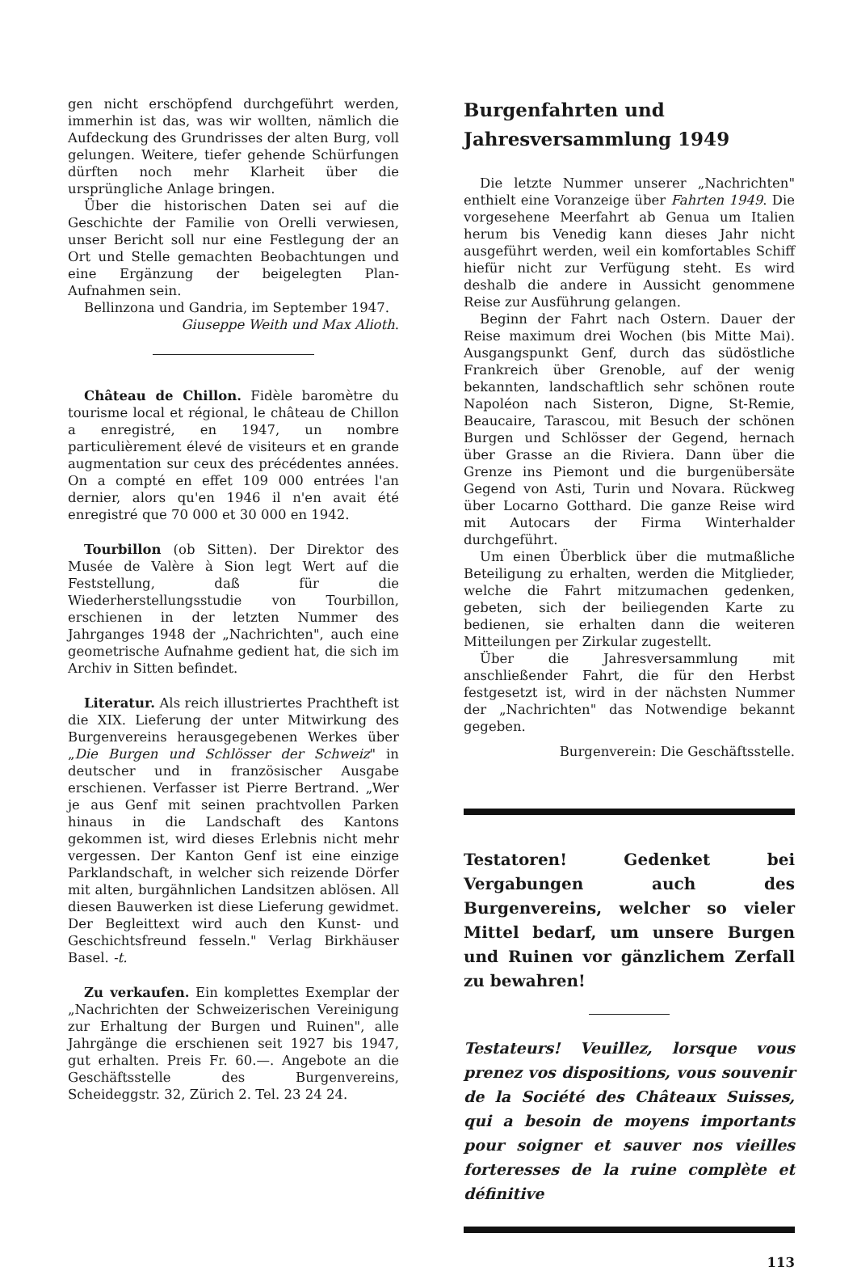gen nicht erschöpfend durchgeführt werden, immerhin ist das, was wir wollten, nämlich die Aufdeckung des Grundrisses der alten Burg, voll gelungen. Weitere, tiefer gehende Schürfungen dürften noch mehr Klarheit über die ursprüngliche Anlage bringen.
Über die historischen Daten sei auf die Geschichte der Familie von Orelli verwiesen, unser Bericht soll nur eine Festlegung der an Ort und Stelle gemachten Beobachtungen und eine Ergänzung der beigelegten Plan-Aufnahmen sein.
Bellinzona und Gandria, im September 1947.
Giuseppe Weith und Max Alioth.
Château de Chillon. Fidèle baromètre du tourisme local et régional, le château de Chillon a enregistré, en 1947, un nombre particulièrement élevé de visiteurs et en grande augmentation sur ceux des précédentes années. On a compté en effet 109 000 entrées l'an dernier, alors qu'en 1946 il n'en avait été enregistré que 70 000 et 30 000 en 1942.
Tourbillon (ob Sitten). Der Direktor des Musée de Valère à Sion legt Wert auf die Feststellung, daß für die Wiederherstellungsstudie von Tourbillon, erschienen in der letzten Nummer des Jahrganges 1948 der „Nachrichten", auch eine geometrische Aufnahme gedient hat, die sich im Archiv in Sitten befindet.
Literatur. Als reich illustriertes Prachtheft ist die XIX. Lieferung der unter Mitwirkung des Burgenvereins herausgegebenen Werkes über „Die Burgen und Schlösser der Schweiz" in deutscher und in französischer Ausgabe erschienen. Verfasser ist Pierre Bertrand. „Wer je aus Genf mit seinen prachtvollen Parken hinaus in die Landschaft des Kantons gekommen ist, wird dieses Erlebnis nicht mehr vergessen. Der Kanton Genf ist eine einzige Parklandschaft, in welcher sich reizende Dörfer mit alten, burgähnlichen Landsitzen ablösen. All diesen Bauwerken ist diese Lieferung gewidmet. Der Begleittext wird auch den Kunst- und Geschichtsfreund fesseln." Verlag Birkhäuser Basel. -t.
Zu verkaufen. Ein komplettes Exemplar der „Nachrichten der Schweizerischen Vereinigung zur Erhaltung der Burgen und Ruinen", alle Jahrgänge die erschienen seit 1927 bis 1947, gut erhalten. Preis Fr. 60.—. Angebote an die Geschäftsstelle des Burgenvereins, Scheideggstr. 32, Zürich 2. Tel. 23 24 24.
Burgenfahrten und
Jahresversammlung 1949
Die letzte Nummer unserer „Nachrichten" enthielt eine Voranzeige über Fahrten 1949. Die vorgesehene Meerfahrt ab Genua um Italien herum bis Venedig kann dieses Jahr nicht ausgeführt werden, weil ein komfortables Schiff hiefür nicht zur Verfügung steht. Es wird deshalb die andere in Aussicht genommene Reise zur Ausführung gelangen.
Beginn der Fahrt nach Ostern. Dauer der Reise maximum drei Wochen (bis Mitte Mai). Ausgangspunkt Genf, durch das südöstliche Frankreich über Grenoble, auf der wenig bekannten, landschaftlich sehr schönen route Napoléon nach Sisteron, Digne, St-Remie, Beaucaire, Tarascou, mit Besuch der schönen Burgen und Schlösser der Gegend, hernach über Grasse an die Riviera. Dann über die Grenze ins Piemont und die burgenübersäte Gegend von Asti, Turin und Novara. Rückweg über Locarno Gotthard. Die ganze Reise wird mit Autocars der Firma Winterhalder durchgeführt.
Um einen Überblick über die mutmaßliche Beteiligung zu erhalten, werden die Mitglieder, welche die Fahrt mitzumachen gedenken, gebeten, sich der beiliegenden Karte zu bedienen, sie erhalten dann die weiteren Mitteilungen per Zirkular zugestellt.
Über die Jahresversammlung mit anschließender Fahrt, die für den Herbst festgesetzt ist, wird in der nächsten Nummer der „Nachrichten" das Notwendige bekannt gegeben.
Burgenverein: Die Geschäftsstelle.
Testatoren! Gedenket bei Vergabungen auch des Burgenvereins, welcher so vieler Mittel bedarf, um unsere Burgen und Ruinen vor gänzlichem Zerfall zu bewahren!
Testateurs! Veuillez, lorsque vous prenez vos dispositions, vous souvenir de la Société des Châteaux Suisses, qui a besoin de moyens importants pour soigner et sauver nos vieilles forteresses de la ruine complète et définitive
113